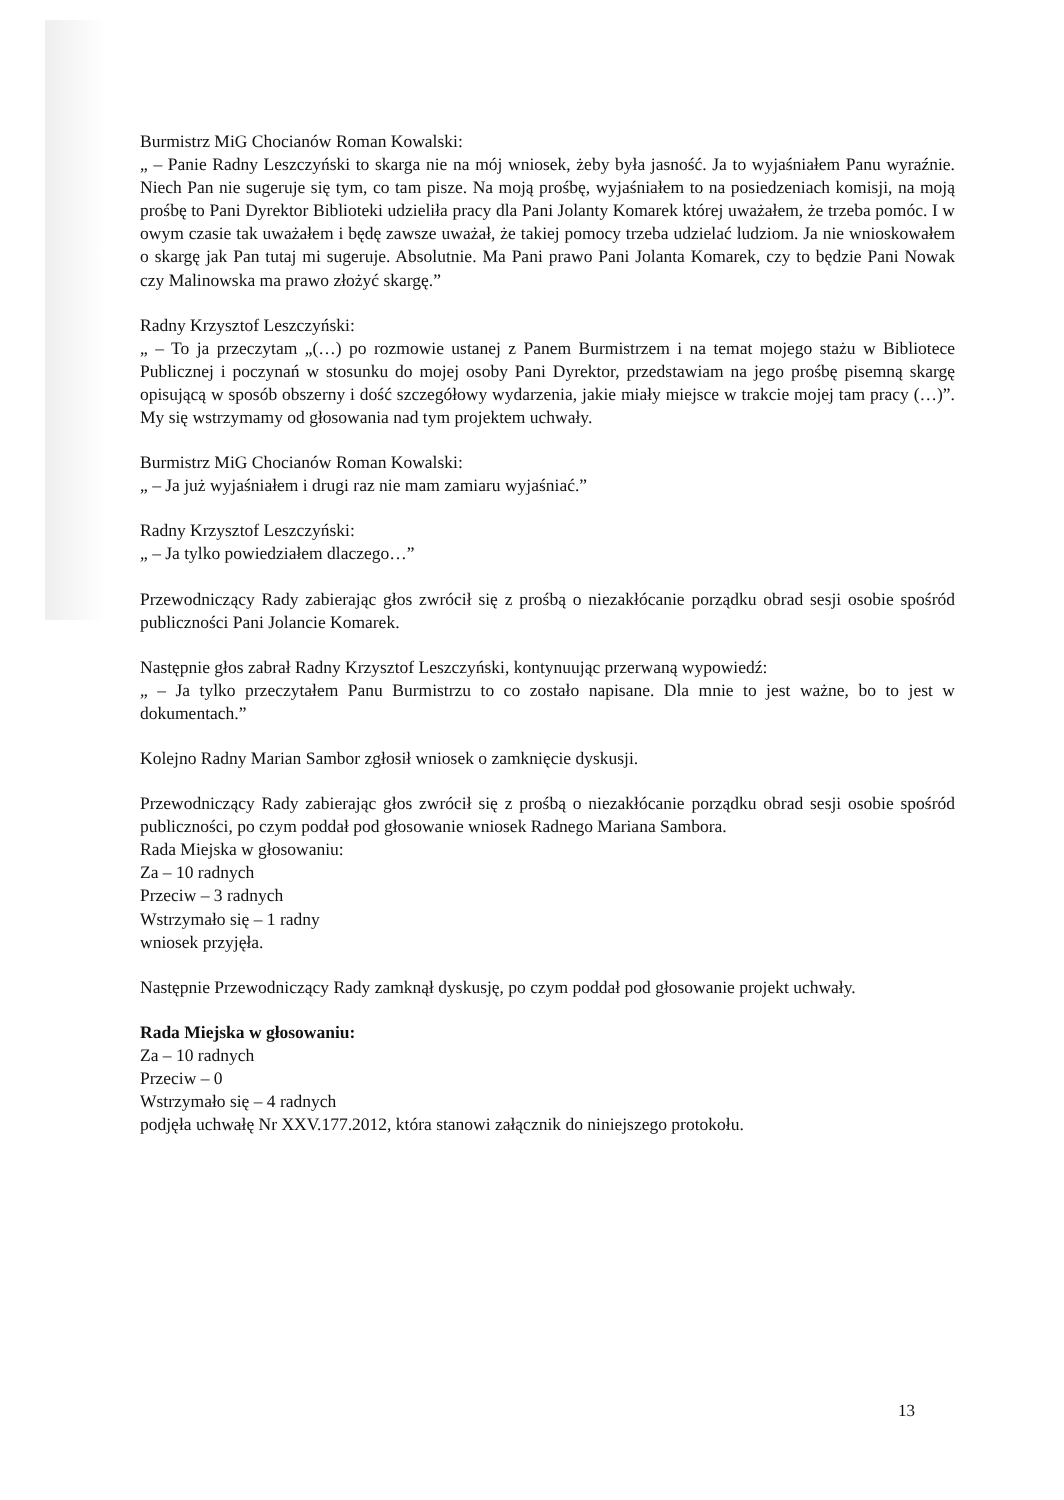Burmistrz MiG Chocianów Roman Kowalski:
„ – Panie Radny Leszczyński to skarga nie na mój wniosek, żeby była jasność. Ja to wyjaśniałem Panu wyraźnie. Niech Pan nie sugeruje się tym, co tam pisze. Na moją prośbę, wyjaśniałem to na posiedzeniach komisji, na moją prośbę to Pani Dyrektor Biblioteki udzieliła pracy dla Pani Jolanty Komarek której uważałem, że trzeba pomóc. I w owym czasie tak uważałem i będę zawsze uważał, że takiej pomocy trzeba udzielać ludziom. Ja nie wnioskowałem o skargę jak Pan tutaj mi sugeruje. Absolutnie. Ma Pani prawo Pani Jolanta Komarek, czy to będzie Pani Nowak czy Malinowska ma prawo złożyć skargę.”
Radny Krzysztof Leszczyński:
„ – To ja przeczytam „(…) po rozmowie ustanej z Panem Burmistrzem i na temat mojego stażu w Bibliotece Publicznej i poczynań w stosunku do mojej osoby Pani Dyrektor, przedstawiam na jego prośbę pisemną skargę opisującą w sposób obszerny i dość szczegółowy wydarzenia, jakie miały miejsce w trakcie mojej tam pracy (…)”. My się wstrzymamy od głosowania nad tym projektem uchwały.
Burmistrz MiG Chocianów Roman Kowalski:
„ – Ja już wyjaśniałem i drugi raz nie mam zamiaru wyjaśniać.”
Radny Krzysztof Leszczyński:
„ – Ja tylko powiedziałem dlaczego…”
Przewodniczący Rady zabierając głos zwrócił się z prośbą o niezakłócanie porządku obrad sesji osobie spośród publiczności Pani Jolancie Komarek.
Następnie głos zabrał Radny Krzysztof Leszczyński, kontynuując przerwaną wypowiedź:
„ – Ja tylko przeczytałem Panu Burmistrzu to co zostało napisane. Dla mnie to jest ważne, bo to jest w dokumentach.”
Kolejno Radny Marian Sambor zgłosił wniosek o zamknięcie dyskusji.
Przewodniczący Rady zabierając głos zwrócił się z prośbą o niezakłócanie porządku obrad sesji osobie spośród publiczności, po czym poddał pod głosowanie wniosek Radnego Mariana Sambora.
Rada Miejska w głosowaniu:
Za – 10 radnych
Przeciw – 3 radnych
Wstrzymało się – 1 radny
wniosek przyjęła.
Następnie Przewodniczący Rady zamknął dyskusję, po czym poddał pod głosowanie projekt uchwały.
Rada Miejska w głosowaniu:
Za – 10 radnych
Przeciw – 0
Wstrzymało się – 4 radnych
podjęła uchwałę Nr XXV.177.2012, która stanowi załącznik do niniejszego protokołu.
13